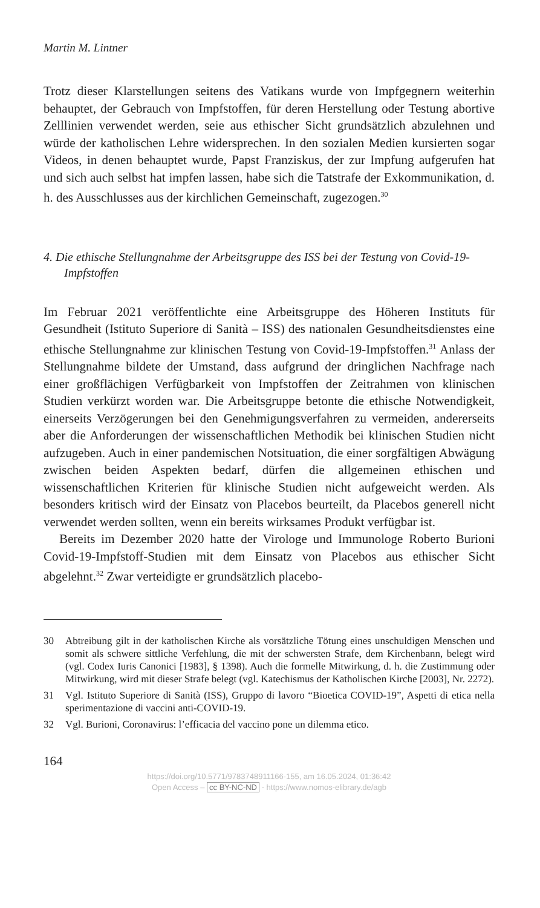Martin M. Lintner
Trotz dieser Klarstellungen seitens des Vatikans wurde von Impfgegnern weiterhin behauptet, der Gebrauch von Impfstoffen, für deren Herstellung oder Testung abortive Zelllinien verwendet werden, seie aus ethischer Sicht grundsätzlich abzulehnen und würde der katholischen Lehre widersprechen. In den sozialen Medien kursierten sogar Videos, in denen behauptet wurde, Papst Franziskus, der zur Impfung aufgerufen hat und sich auch selbst hat impfen lassen, habe sich die Tatstrafe der Exkommunikation, d. h. des Ausschlusses aus der kirchlichen Gemeinschaft, zugezogen.<sup>30</sup>
4. Die ethische Stellungnahme der Arbeitsgruppe des ISS bei der Testung von Covid-19-Impfstoffen
Im Februar 2021 veröffentlichte eine Arbeitsgruppe des Höheren Instituts für Gesundheit (Istituto Superiore di Sanità – ISS) des nationalen Gesundheitsdienstes eine ethische Stellungnahme zur klinischen Testung von Covid-19-Impfstoffen.<sup>31</sup> Anlass der Stellungnahme bildete der Umstand, dass aufgrund der dringlichen Nachfrage nach einer großflächigen Verfügbarkeit von Impfstoffen der Zeitrahmen von klinischen Studien verkürzt worden war. Die Arbeitsgruppe betonte die ethische Notwendigkeit, einerseits Verzögerungen bei den Genehmigungsverfahren zu vermeiden, andererseits aber die Anforderungen der wissenschaftlichen Methodik bei klinischen Studien nicht aufzugeben. Auch in einer pandemischen Notsituation, die einer sorgfältigen Abwägung zwischen beiden Aspekten bedarf, dürfen die allgemeinen ethischen und wissenschaftlichen Kriterien für klinische Studien nicht aufgeweicht werden. Als besonders kritisch wird der Einsatz von Placebos beurteilt, da Placebos generell nicht verwendet werden sollten, wenn ein bereits wirksames Produkt verfügbar ist.
Bereits im Dezember 2020 hatte der Virologe und Immunologe Roberto Burioni Covid-19-Impfstoff-Studien mit dem Einsatz von Placebos aus ethischer Sicht abgelehnt.<sup>32</sup> Zwar verteidigte er grundsätzlich placebo-
30 Abtreibung gilt in der katholischen Kirche als vorsätzliche Tötung eines unschuldigen Menschen und somit als schwere sittliche Verfehlung, die mit der schwersten Strafe, dem Kirchenbann, belegt wird (vgl. Codex Iuris Canonici [1983], § 1398). Auch die formelle Mitwirkung, d. h. die Zustimmung oder Mitwirkung, wird mit dieser Strafe belegt (vgl. Katechismus der Katholischen Kirche [2003], Nr. 2272).
31 Vgl. Istituto Superiore di Sanità (ISS), Gruppo di lavoro “Bioetica COVID-19”, Aspetti di etica nella sperimentazione di vaccini anti-COVID-19.
32 Vgl. Burioni, Coronavirus: l’efficacia del vaccino pone un dilemma etico.
164
https://doi.org/10.5771/9783748911166-155, am 16.05.2024, 01:36:42
Open Access – cc BY-NC-ND - https://www.nomos-elibrary.de/agb